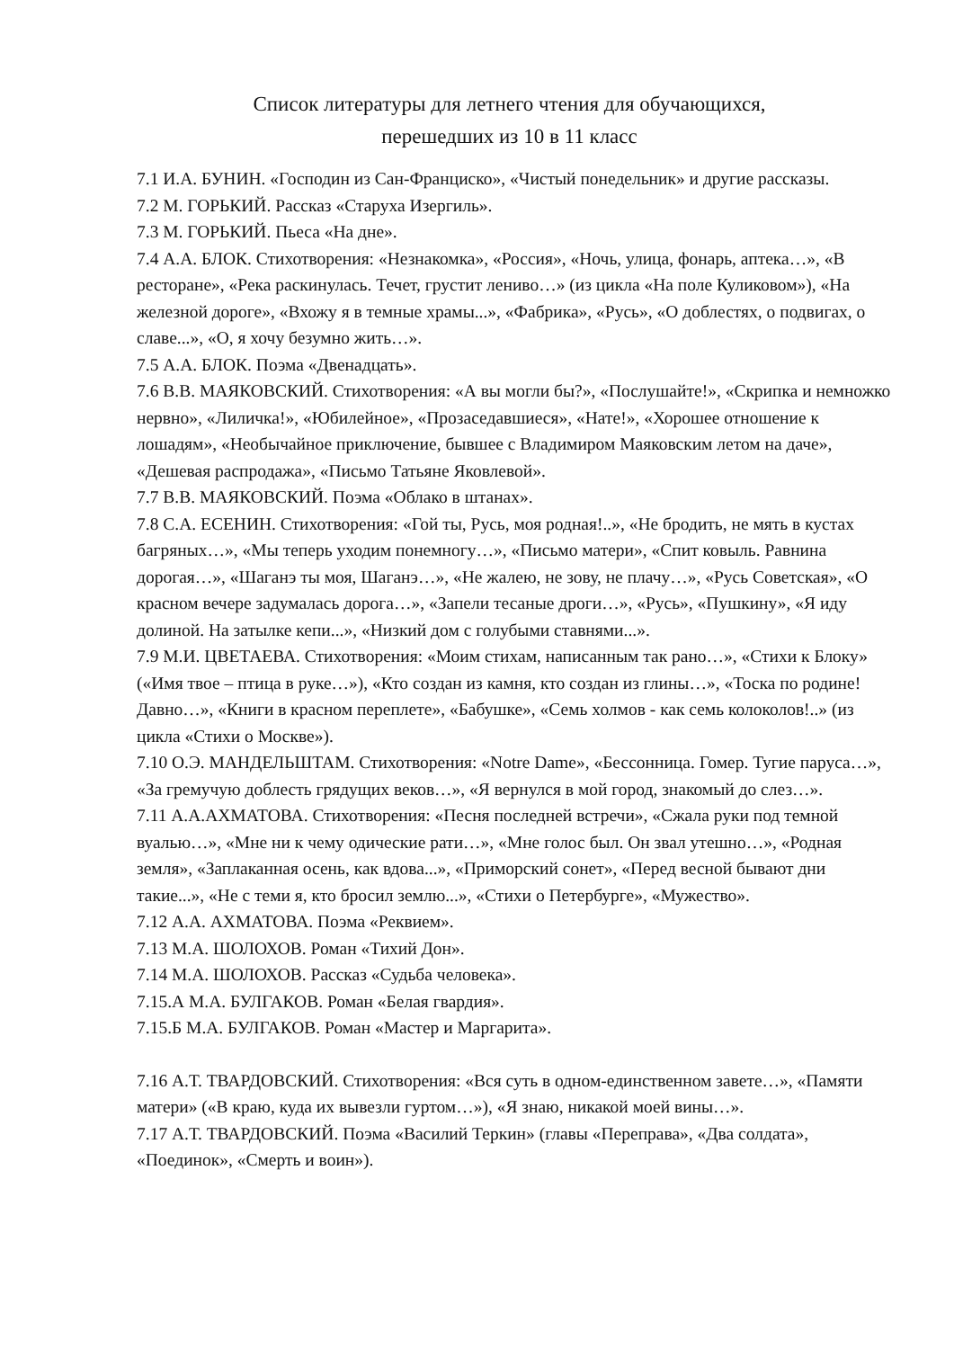Список литературы для летнего чтения для обучающихся,
перешедших из 10 в 11 класс
7.1 И.А. БУНИН. «Господин из Сан-Франциско», «Чистый понедельник» и другие рассказы.
7.2 М. ГОРЬКИЙ. Рассказ «Старуха Изергиль».
7.3 М. ГОРЬКИЙ. Пьеса «На дне».
7.4 А.А. БЛОК. Стихотворения: «Незнакомка», «Россия», «Ночь, улица, фонарь, аптека…», «В ресторане», «Река раскинулась. Течет, грустит лениво…» (из цикла «На поле Куликовом»), «На железной дороге», «Вхожу я в темные храмы...», «Фабрика», «Русь», «О доблестях, о подвигах, о славе...», «О, я хочу безумно жить…».
7.5 А.А. БЛОК. Поэма «Двенадцать».
7.6 В.В. МАЯКОВСКИЙ. Стихотворения: «А вы могли бы?», «Послушайте!», «Скрипка и немножко нервно», «Лиличка!», «Юбилейное», «Прозаседавшиеся», «Нате!», «Хорошее отношение к лошадям», «Необычайное приключение, бывшее с Владимиром Маяковским летом на даче», «Дешевая распродажа», «Письмо Татьяне Яковлевой».
7.7 В.В. МАЯКОВСКИЙ. Поэма «Облако в штанах».
7.8 С.А. ЕСЕНИН. Стихотворения: «Гой ты, Русь, моя родная!..», «Не бродить, не мять в кустах багряных…», «Мы теперь уходим понемногу…», «Письмо матери», «Спит ковыль. Равнина дорогая…», «Шаганэ ты моя, Шаганэ…», «Не жалею, не зову, не плачу…», «Русь Советская», «О красном вечере задумалась дорога…», «Запели тесаные дроги…», «Русь», «Пушкину», «Я иду долиной. На затылке кепи...», «Низкий дом с голубыми ставнями...».
7.9 М.И. ЦВЕТАЕВА. Стихотворения: «Моим стихам, написанным так рано…», «Стихи к Блоку» («Имя твое – птица в руке…»), «Кто создан из камня, кто создан из глины…», «Тоска по родине! Давно…», «Книги в красном переплете», «Бабушке», «Семь холмов - как семь колоколов!..» (из цикла «Стихи о Москве»).
7.10 О.Э. МАНДЕЛЬШТАМ. Стихотворения: «Notre Dame», «Бессонница. Гомер. Тугие паруса…», «За гремучую доблесть грядущих веков…», «Я вернулся в мой город, знакомый до слез…».
7.11 А.А.АХМАТОВА. Стихотворения: «Песня последней встречи», «Сжала руки под темной вуалью…», «Мне ни к чему одические рати…», «Мне голос был. Он звал утешно…», «Родная земля», «Заплаканная осень, как вдова...», «Приморский сонет», «Перед весной бывают дни такие...», «Не с теми я, кто бросил землю...», «Стихи о Петербурге», «Мужество».
7.12 А.А. АХМАТОВА. Поэма «Реквием».
7.13 М.А. ШОЛОХОВ. Роман «Тихий Дон».
7.14 М.А. ШОЛОХОВ. Рассказ «Судьба человека».
7.15.А М.А. БУЛГАКОВ. Роман «Белая гвардия».
7.15.Б М.А. БУЛГАКОВ. Роман «Мастер и Маргарита».
7.16 А.Т. ТВАРДОВСКИЙ. Стихотворения: «Вся суть в одном-единственном завете…», «Памяти матери» («В краю, куда их вывезли гуртом…»), «Я знаю, никакой моей вины…».
7.17 А.Т. ТВАРДОВСКИЙ. Поэма «Василий Теркин» (главы «Переправа», «Два солдата», «Поединок», «Смерть и воин»).